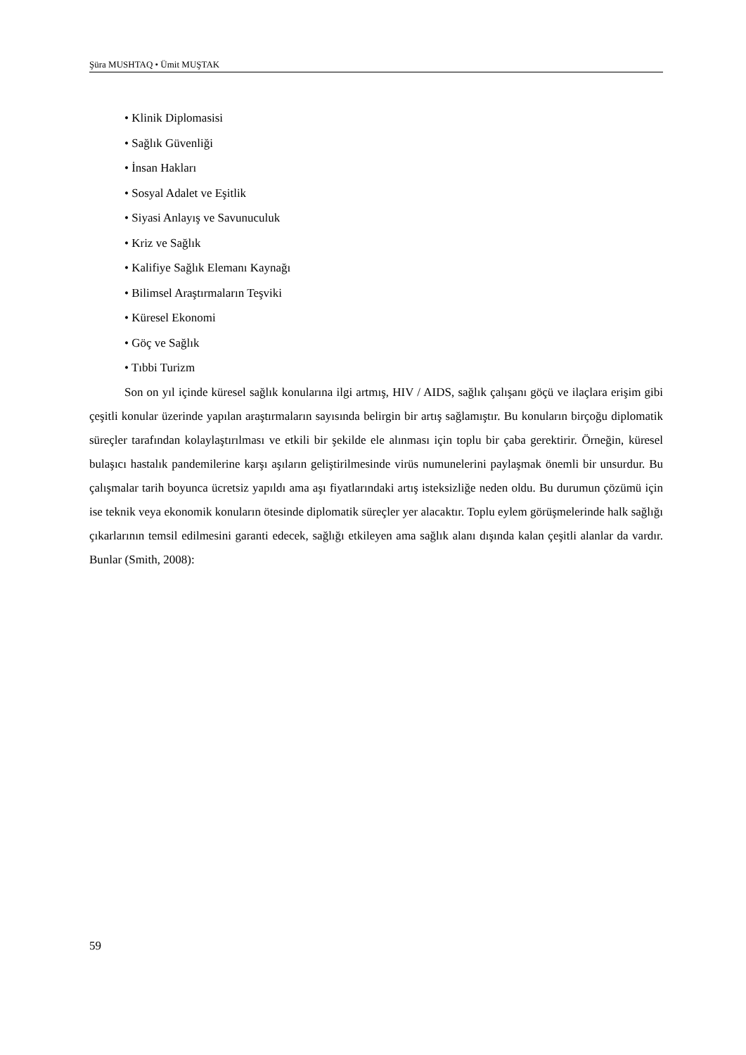Şüra MUSHTAQ • Ümit MUŞTAK
• Klinik Diplomasisi
• Sağlık Güvenliği
• İnsan Hakları
• Sosyal Adalet ve Eşitlik
• Siyasi Anlayış ve Savunuculuk
• Kriz ve Sağlık
• Kalifiye Sağlık Elemanı Kaynağı
• Bilimsel Araştırmaların Teşviki
• Küresel Ekonomi
• Göç ve Sağlık
• Tıbbi Turizm
Son on yıl içinde küresel sağlık konularına ilgi artmış, HIV / AIDS, sağlık çalışanı göçü ve ilaçlara erişim gibi çeşitli konular üzerinde yapılan araştırmaların sayısında belirgin bir artış sağlamıştır. Bu konuların birçoğu diplomatik süreçler tarafından kolaylaştırılması ve etkili bir şekilde ele alınması için toplu bir çaba gerektirir. Örneğin, küresel bulaşıcı hastalık pandemilerine karşı aşıların geliştirilmesinde virüs numunelerini paylaşmak önemli bir unsurdur. Bu çalışmalar tarih boyunca ücretsiz yapıldı ama aşı fiyatlarındaki artış isteksizliğe neden oldu. Bu durumun çözümü için ise teknik veya ekonomik konuların ötesinde diplomatik süreçler yer alacaktır. Toplu eylem görüşmelerinde halk sağlığı çıkarlarının temsil edilmesini garanti edecek, sağlığı etkileyen ama sağlık alanı dışında kalan çeşitli alanlar da vardır. Bunlar (Smith, 2008):
59